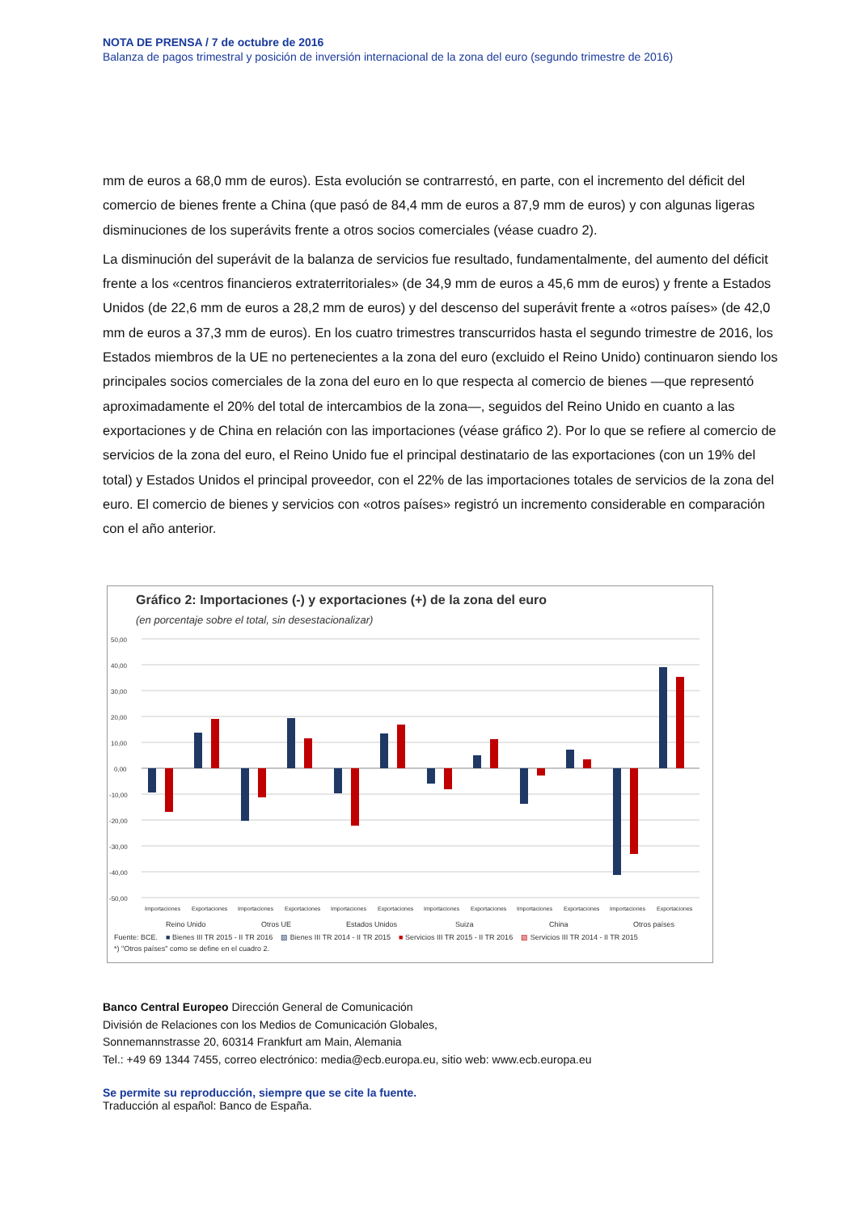NOTA DE PRENSA / 7 de octubre de 2016
Balanza de pagos trimestral y posición de inversión internacional de la zona del euro (segundo trimestre de 2016)
mm de euros a 68,0 mm de euros). Esta evolución se contrarrestó, en parte, con el incremento del déficit del comercio de bienes frente a China (que pasó de 84,4 mm de euros a 87,9 mm de euros) y con algunas ligeras disminuciones de los superávits frente a otros socios comerciales (véase cuadro 2).
La disminución del superávit de la balanza de servicios fue resultado, fundamentalmente, del aumento del déficit frente a los «centros financieros extraterritoriales» (de 34,9 mm de euros a 45,6 mm de euros) y frente a Estados Unidos (de 22,6 mm de euros a 28,2 mm de euros) y del descenso del superávit frente a «otros países» (de 42,0 mm de euros a 37,3 mm de euros). En los cuatro trimestres transcurridos hasta el segundo trimestre de 2016, los Estados miembros de la UE no pertenecientes a la zona del euro (excluido el Reino Unido) continuaron siendo los principales socios comerciales de la zona del euro en lo que respecta al comercio de bienes —que representó aproximadamente el 20% del total de intercambios de la zona—, seguidos del Reino Unido en cuanto a las exportaciones y de China en relación con las importaciones (véase gráfico 2). Por lo que se refiere al comercio de servicios de la zona del euro, el Reino Unido fue el principal destinatario de las exportaciones (con un 19% del total) y Estados Unidos el principal proveedor, con el 22% de las importaciones totales de servicios de la zona del euro. El comercio de bienes y servicios con «otros países» registró un incremento considerable en comparación con el año anterior.
Gráfico 2: Importaciones (-) y exportaciones (+) de la zona del euro
(en porcentaje sobre el total, sin desestacionalizar)
50,00
40,00
30,00
20,00
10,00
0,00
-10,00
-20,00
-30,00
-40,00
-50,00
Importaciones
Exportaciones
Importaciones
Exportaciones
Importaciones
Exportaciones
Importaciones
Exportaciones
Importaciones
Exportaciones
Importaciones
Exportaciones
Reino Unido
Otros UE
Estados Unidos
Suiza
China
Otros países
Fuente: BCE. ■ Bienes III TR 2015 - II TR 2016 ▨ Bienes III TR 2014 - II TR 2015 ■ Servicios III TR 2015 - II TR 2016 ▨ Servicios III TR 2014 - II TR 2015
*) "Otros países" como se define en el cuadro 2.
Banco Central Europeo Dirección General de Comunicación
División de Relaciones con los Medios de Comunicación Globales,
Sonnemannstrasse 20, 60314 Frankfurt am Main, Alemania
Tel.: +49 69 1344 7455, correo electrónico: media@ecb.europa.eu, sitio web: www.ecb.europa.eu
Se permite su reproducción, siempre que se cite la fuente.
Traducción al español: Banco de España.